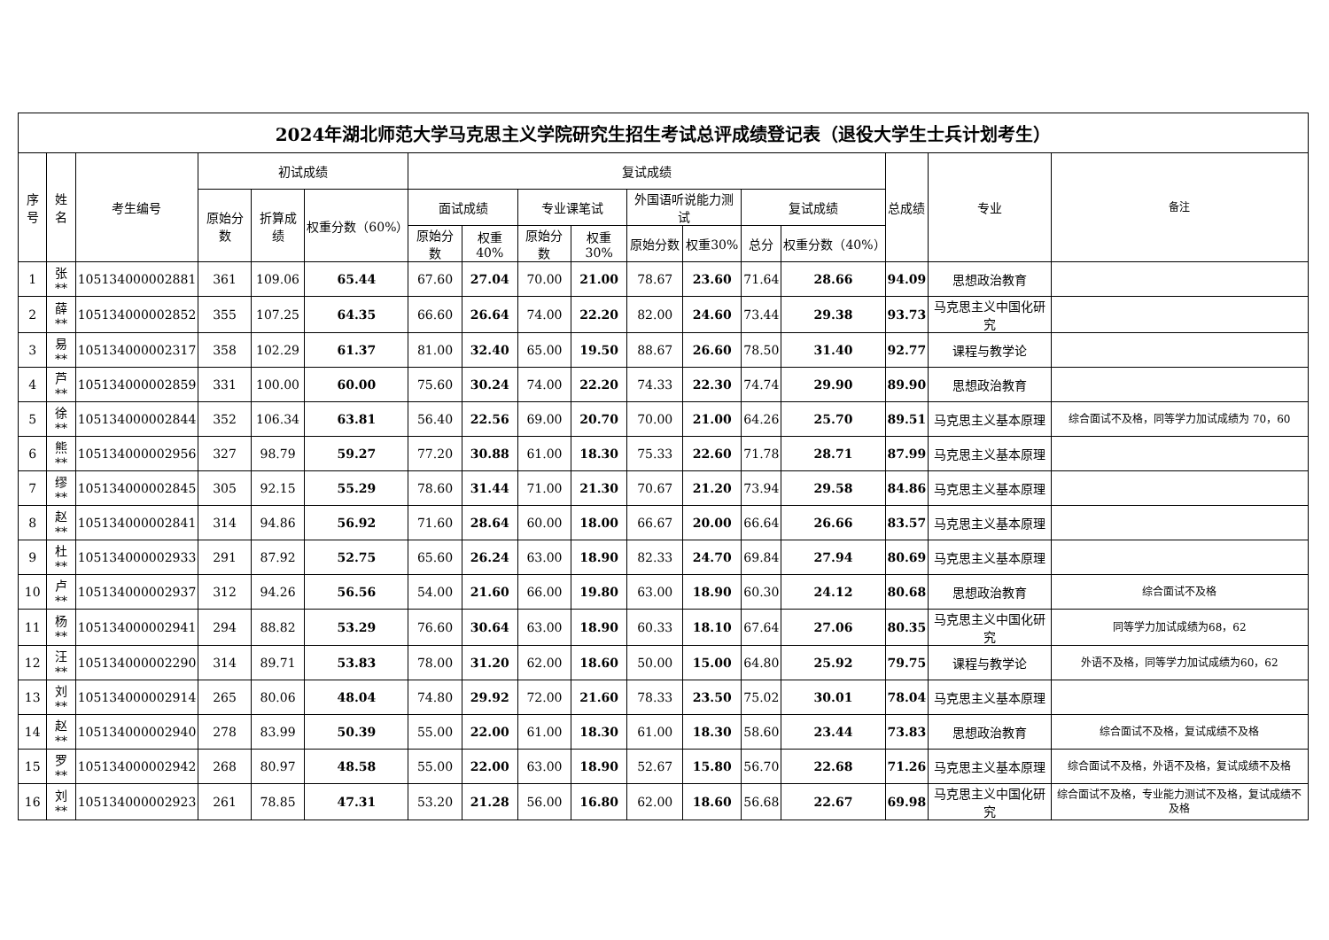| 2024年湖北师范大学马克思主义学院研究生招生考试总评成绩登记表（退役大学生士兵计划考生） | | | | | | | | | | | | | | | | |
| --- | --- | --- | --- | --- | --- | --- | --- | --- | --- | --- | --- | --- | --- | --- | --- | --- |
| 序号 | 姓名 | 考生编号 | 初试成绩 | | | 复试成绩 | | | | | | | | 总成绩 | 专业 | 备注 |
| | | | 原始分数 | 折算成绩 | 权重分数（60%） | 面试成绩 | | 专业课笔试 | | 外国语听说能力测试 | | 复试成绩 | | | | |
| | | | | | | 原始分数 | 权重40% | 原始分数 | 权重30% | 原始分数 | 权重30% | 总分 | 权重分数（40%） | | | |
| 1 | 张** | 105134000002881 | 361 | 109.06 | 65.44 | 67.60 | 27.04 | 70.00 | 21.00 | 78.67 | 23.60 | 71.64 | 28.66 | 94.09 | 思想政治教育 | |
| 2 | 薛** | 105134000002852 | 355 | 107.25 | 64.35 | 66.60 | 26.64 | 74.00 | 22.20 | 82.00 | 24.60 | 73.44 | 29.38 | 93.73 | 马克思主义中国化研究 | |
| 3 | 易** | 105134000002317 | 358 | 102.29 | 61.37 | 81.00 | 32.40 | 65.00 | 19.50 | 88.67 | 26.60 | 78.50 | 31.40 | 92.77 | 课程与教学论 | |
| 4 | 芦** | 105134000002859 | 331 | 100.00 | 60.00 | 75.60 | 30.24 | 74.00 | 22.20 | 74.33 | 22.30 | 74.74 | 29.90 | 89.90 | 思想政治教育 | |
| 5 | 徐** | 105134000002844 | 352 | 106.34 | 63.81 | 56.40 | 22.56 | 69.00 | 20.70 | 70.00 | 21.00 | 64.26 | 25.70 | 89.51 | 马克思主义基本原理 | 综合面试不及格，同等学力加试成绩为 70，60 |
| 6 | 熊** | 105134000002956 | 327 | 98.79 | 59.27 | 77.20 | 30.88 | 61.00 | 18.30 | 75.33 | 22.60 | 71.78 | 28.71 | 87.99 | 马克思主义基本原理 | |
| 7 | 缪** | 105134000002845 | 305 | 92.15 | 55.29 | 78.60 | 31.44 | 71.00 | 21.30 | 70.67 | 21.20 | 73.94 | 29.58 | 84.86 | 马克思主义基本原理 | |
| 8 | 赵** | 105134000002841 | 314 | 94.86 | 56.92 | 71.60 | 28.64 | 60.00 | 18.00 | 66.67 | 20.00 | 66.64 | 26.66 | 83.57 | 马克思主义基本原理 | |
| 9 | 杜** | 105134000002933 | 291 | 87.92 | 52.75 | 65.60 | 26.24 | 63.00 | 18.90 | 82.33 | 24.70 | 69.84 | 27.94 | 80.69 | 马克思主义基本原理 | |
| 10 | 卢** | 105134000002937 | 312 | 94.26 | 56.56 | 54.00 | 21.60 | 66.00 | 19.80 | 63.00 | 18.90 | 60.30 | 24.12 | 80.68 | 思想政治教育 | 综合面试不及格 |
| 11 | 杨** | 105134000002941 | 294 | 88.82 | 53.29 | 76.60 | 30.64 | 63.00 | 18.90 | 60.33 | 18.10 | 67.64 | 27.06 | 80.35 | 马克思主义中国化研究 | 同等学力加试成绩为68，62 |
| 12 | 汪** | 105134000002290 | 314 | 89.71 | 53.83 | 78.00 | 31.20 | 62.00 | 18.60 | 50.00 | 15.00 | 64.80 | 25.92 | 79.75 | 课程与教学论 | 外语不及格，同等学力加试成绩为60，62 |
| 13 | 刘** | 105134000002914 | 265 | 80.06 | 48.04 | 74.80 | 29.92 | 72.00 | 21.60 | 78.33 | 23.50 | 75.02 | 30.01 | 78.04 | 马克思主义基本原理 | |
| 14 | 赵** | 105134000002940 | 278 | 83.99 | 50.39 | 55.00 | 22.00 | 61.00 | 18.30 | 61.00 | 18.30 | 58.60 | 23.44 | 73.83 | 思想政治教育 | 综合面试不及格，复试成绩不及格 |
| 15 | 罗** | 105134000002942 | 268 | 80.97 | 48.58 | 55.00 | 22.00 | 63.00 | 18.90 | 52.67 | 15.80 | 56.70 | 22.68 | 71.26 | 马克思主义基本原理 | 综合面试不及格，外语不及格，复试成绩不及格 |
| 16 | 刘** | 105134000002923 | 261 | 78.85 | 47.31 | 53.20 | 21.28 | 56.00 | 16.80 | 62.00 | 18.60 | 56.68 | 22.67 | 69.98 | 马克思主义中国化研究 | 综合面试不及格，专业能力测试不及格，复试成绩不及格 |